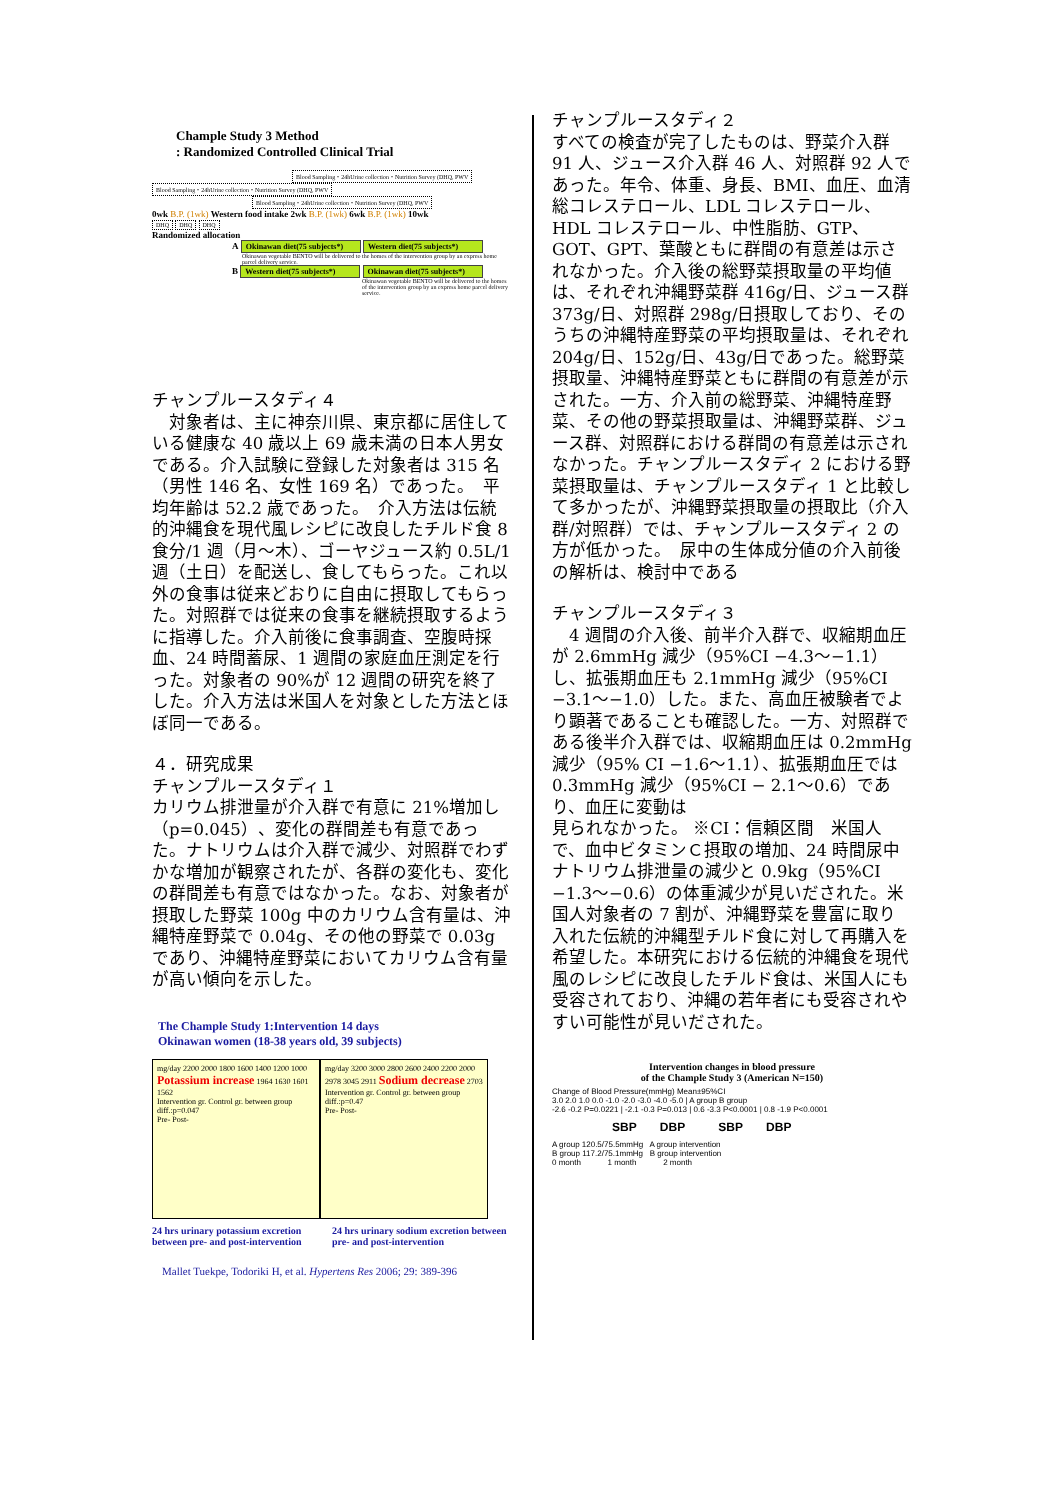Chample Study 3 Method
: Randomized Controlled Clinical Trial
Blood Sampling・24hUrine collection・Nutrition Survey (DHQ, PWV
Blood Sampling・24hUrine collection・Nutrition Survey (DHQ, PWV Blood Sampling・24hUrine collection・Nutrition Survey (DHQ, PWV
0wk B.P. (1wk) Western food intake 2wk B.P. (1wk) 6wk B.P. (1wk) 10wk
DHQ DHQ DHQ
Randomized allocation
A Okinawan diet(75 subjects*) Western diet(75 subjects*)
Okinawan vegetable BENTO will be delivered to the homes of the intervention group by an express home parcel delivery service.
B Western diet(75 subjects*) Okinawan diet(75 subjects*)
Okinawan vegetable BENTO will be delivered to the homes of the intervention group by an express home parcel delivery service.
チャンプルースタディ４
　対象者は、主に神奈川県、東京都に居住している健康な 40 歳以上 69 歳未満の日本人男女である。介入試験に登録した対象者は 315 名（男性 146 名、女性 169 名）であった。　平均年齢は 52.2 歳であった。　介入方法は伝統的沖縄食を現代風レシピに改良したチルド食 8 食分/1 週（月～木）、ゴーヤジュース約 0.5L/1 週（土日）を配送し、食してもらった。これ以外の食事は従来どおりに自由に摂取してもらった。対照群では従来の食事を継続摂取するように指導した。介入前後に食事調査、空腹時採血、24 時間蓄尿、1 週間の家庭血圧測定を行った。対象者の 90%が 12 週間の研究を終了した。介入方法は米国人を対象とした方法とほぼ同一である。
４．研究成果
チャンプルースタディ１
カリウム排泄量が介入群で有意に 21%増加し（p=0.045）、変化の群間差も有意であった。ナトリウムは介入群で減少、対照群でわずかな増加が観察されたが、各群の変化も、変化の群間差も有意ではなかった。なお、対象者が摂取した野菜 100g 中のカリウム含有量は、沖縄特産野菜で 0.04g、その他の野菜で 0.03g であり、沖縄特産野菜においてカリウム含有量が高い傾向を示した。
The Chample Study 1:Intervention 14 days
Okinawan women (18-38 years old, 39 subjects)
mg/day 2200 2000 1800 1600 1400 1200 1000
Potassium increase 1964 1630 1601 1562
Intervention gr. Control gr. between group diff.:p=0.047
Pre- Post-
mg/day 3200 3000 2800 2600 2400 2200 2000
2978 3045 2911 Sodium decrease 2703
Intervention gr. Control gr. between group diff.:p=0.47
Pre- Post-
24 hrs urinary potassium excretion between pre- and post-intervention
24 hrs urinary sodium excretion between pre- and post-intervention
Mallet Tuekpe, Todoriki H, et al. Hypertens Res 2006; 29: 389-396
チャンプルースタディ２
すべての検査が完了したものは、野菜介入群 91 人、ジュース介入群 46 人、対照群 92 人であった。年令、体重、身長、BMI、血圧、血清総コレステロール、LDL コレステロール、HDL コレステロール、中性脂肪、GTP、GOT、GPT、葉酸ともに群間の有意差は示されなかった。介入後の総野菜摂取量の平均値は、それぞれ沖縄野菜群 416g/日、ジュース群 373g/日、対照群 298g/日摂取しており、そのうちの沖縄特産野菜の平均摂取量は、それぞれ 204g/日、152g/日、43g/日であった。総野菜摂取量、沖縄特産野菜ともに群間の有意差が示された。一方、介入前の総野菜、沖縄特産野菜、その他の野菜摂取量は、沖縄野菜群、ジュース群、対照群における群間の有意差は示されなかった。チャンプルースタディ 2 における野菜摂取量は、チャンプルースタディ 1 と比較して多かったが、沖縄野菜摂取量の摂取比（介入群/対照群）では、チャンプルースタディ 2 の方が低かった。　尿中の生体成分値の介入前後の解析は、検討中である
チャンプルースタディ３
　4 週間の介入後、前半介入群で、収縮期血圧が 2.6mmHg 減少（95%CI −4.3～−1.1）し、拡張期血圧も 2.1mmHg 減少（95%CI　−3.1～−1.0）した。また、高血圧被験者でより顕著であることも確認した。一方、対照群である後半介入群では、収縮期血圧は 0.2mmHg 減少（95% CI −1.6～1.1）、拡張期血圧では 0.3mmHg 減少（95%CI − 2.1～0.6）であり、血圧に変動は
見られなかった。 ※CI：信頼区間　米国人で、血中ビタミンＣ摂取の増加、24 時間尿中ナトリウム排泄量の減少と 0.9kg（95%CI −1.3～−0.6）の体重減少が見いだされた。米国人対象者の 7 割が、沖縄野菜を豊富に取り入れた伝統的沖縄型チルド食に対して再購入を希望した。本研究における伝統的沖縄食を現代風のレシピに改良したチルド食は、米国人にも受容されており、沖縄の若年者にも受容されやすい可能性が見いだされた。
Intervention changes in blood pressure
of the Chample Study 3 (American N=150)
Change of Blood Pressure(mmHg) Mean±95%CI
3.0 2.0 1.0 0.0 -1.0 -2.0 -3.0 -4.0 -5.0 | A group B group
-2.6 -0.2 P=0.0221 | -2.1 -0.3 P=0.013 | 0.6 -3.3 P<0.0001 | 0.8 -1.9 P<0.0001
SBP DBP SBP DBP
A group 120.5/75.5mmHg A group intervention
B group 117.2/75.1mmHg B group intervention
0 month 1 month 2 month